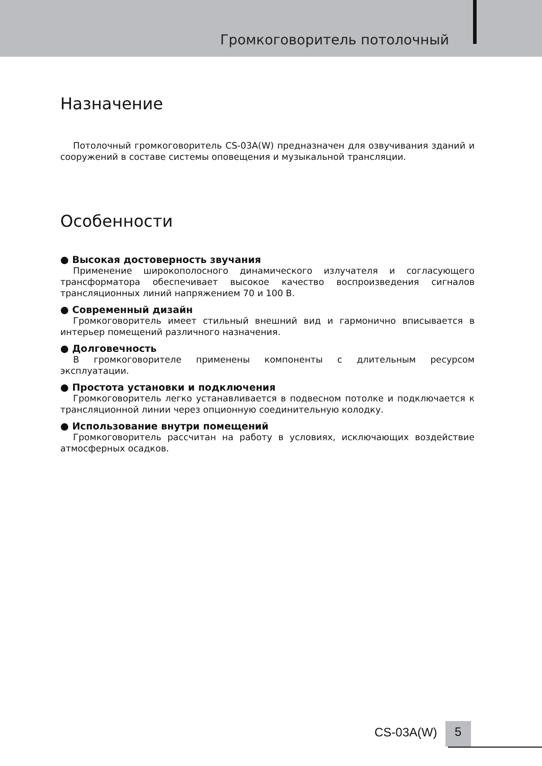Громкоговоритель потолочный
Назначение
Потолочный громкоговоритель CS-03A(W) предназначен для озвучивания зданий и сооружений в составе системы оповещения и музыкальной трансляции.
Особенности
● Высокая достоверность звучания
Применение широкополосного динамического излучателя и согласующего трансформатора обеспечивает высокое качество воспроизведения сигналов трансляционных линий напряжением 70 и 100 В.
● Современный дизайн
Громкоговоритель имеет стильный внешний вид и гармонично вписывается в интерьер помещений различного назначения.
● Долговечность
В громкоговорителе применены компоненты с длительным ресурсом эксплуатации.
● Простота установки и подключения
Громкоговоритель легко устанавливается в подвесном потолке и подключается к трансляционной линии через опционную соединительную колодку.
● Использование внутри помещений
Громкоговоритель рассчитан на работу в условиях, исключающих воздействие атмосферных осадков.
CS-03A(W) 5